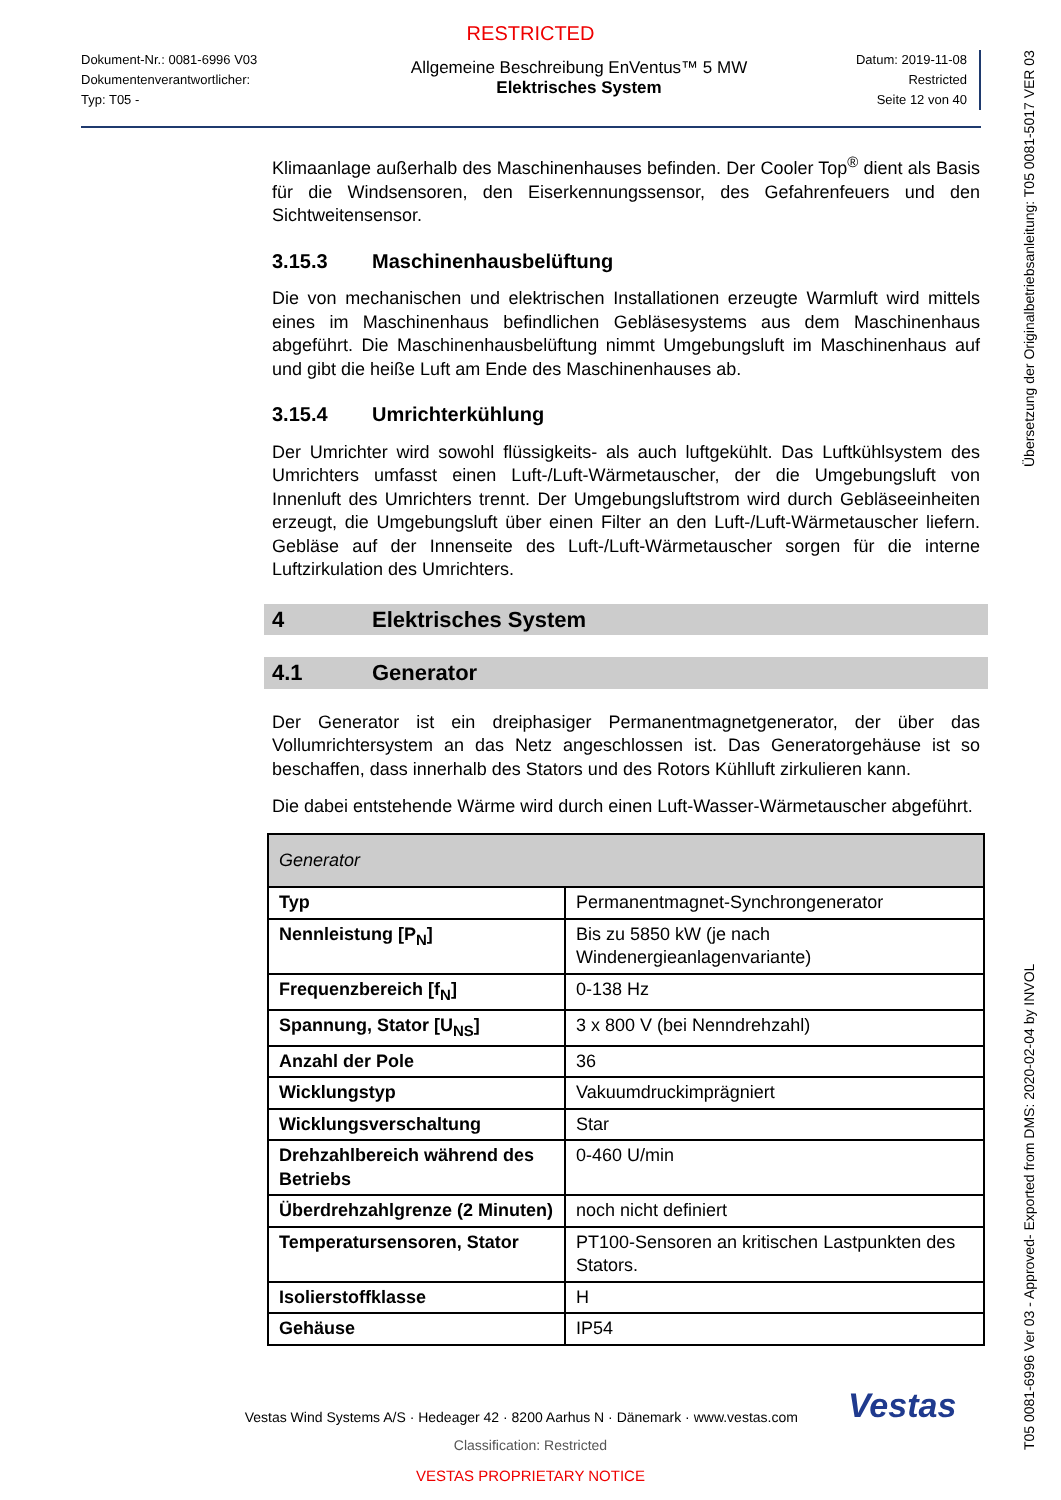RESTRICTED
Dokument-Nr.: 0081-6996 V03
Dokumentenverantwortlicher:
Typ: T05 -
Allgemeine Beschreibung EnVentus™ 5 MW
Elektrisches System
Datum: 2019-11-08
Restricted
Seite 12 von 40
Klimaanlage außerhalb des Maschinenhauses befinden. Der Cooler Top<sup>®</sup> dient als Basis für die Windsensoren, den Eiserkennungssensor, des Gefahrenfeuers und den Sichtweitensensor.
3.15.3 Maschinenhausbelüftung
Die von mechanischen und elektrischen Installationen erzeugte Warmluft wird mittels eines im Maschinenhaus befindlichen Gebläsesystems aus dem Maschinenhaus abgeführt. Die Maschinenhausbelüftung nimmt Umgebungsluft im Maschinenhaus auf und gibt die heiße Luft am Ende des Maschinenhauses ab.
3.15.4 Umrichterkühlung
Der Umrichter wird sowohl flüssigkeits- als auch luftgekühlt. Das Luftkühlsystem des Umrichters umfasst einen Luft-/Luft-Wärmetauscher, der die Umgebungsluft von Innenluft des Umrichters trennt. Der Umgebungsluftstrom wird durch Gebläseeinheiten erzeugt, die Umgebungsluft über einen Filter an den Luft-/Luft-Wärmetauscher liefern. Gebläse auf der Innenseite des Luft-/Luft-Wärmetauscher sorgen für die interne Luftzirkulation des Umrichters.
4 Elektrisches System
4.1 Generator
Der Generator ist ein dreiphasiger Permanentmagnetgenerator, der über das Vollumrichtersystem an das Netz angeschlossen ist. Das Generatorgehäuse ist so beschaffen, dass innerhalb des Stators und des Rotors Kühlluft zirkulieren kann.
Die dabei entstehende Wärme wird durch einen Luft-Wasser-Wärmetauscher abgeführt.
| Generator | |
| --- | --- |
| Typ | Permanentmagnet-Synchrongenerator |
| Nennleistung [P<sub>N</sub>] | Bis zu 5850 kW (je nach Windenergieanlagenvariante) |
| Frequenzbereich [f<sub>N</sub>] | 0-138 Hz |
| Spannung, Stator [U<sub>NS</sub>] | 3 x 800 V (bei Nenndrehzahl) |
| Anzahl der Pole | 36 |
| Wicklungstyp | Vakuumdruckimprägniert |
| Wicklungsverschaltung | Star |
| Drehzahlbereich während des Betriebs | 0-460 U/min |
| Überdrehzahlgrenze (2 Minuten) | noch nicht definiert |
| Temperatursensoren, Stator | PT100-Sensoren an kritischen Lastpunkten des Stators. |
| Isolierstoffklasse | H |
| Gehäuse | IP54 |
Vestas Wind Systems A/S · Hedeager 42 · 8200 Aarhus N · Dänemark · www.vestas.com Vestas
Classification: Restricted
VESTAS PROPRIETARY NOTICE
T05 0081-6996 Ver 03 - Approved- Exported from DMS: 2020-02-04 by INVOL Übersetzung der Originalbetriebsanleitung: T05 0081-5017 VER 03